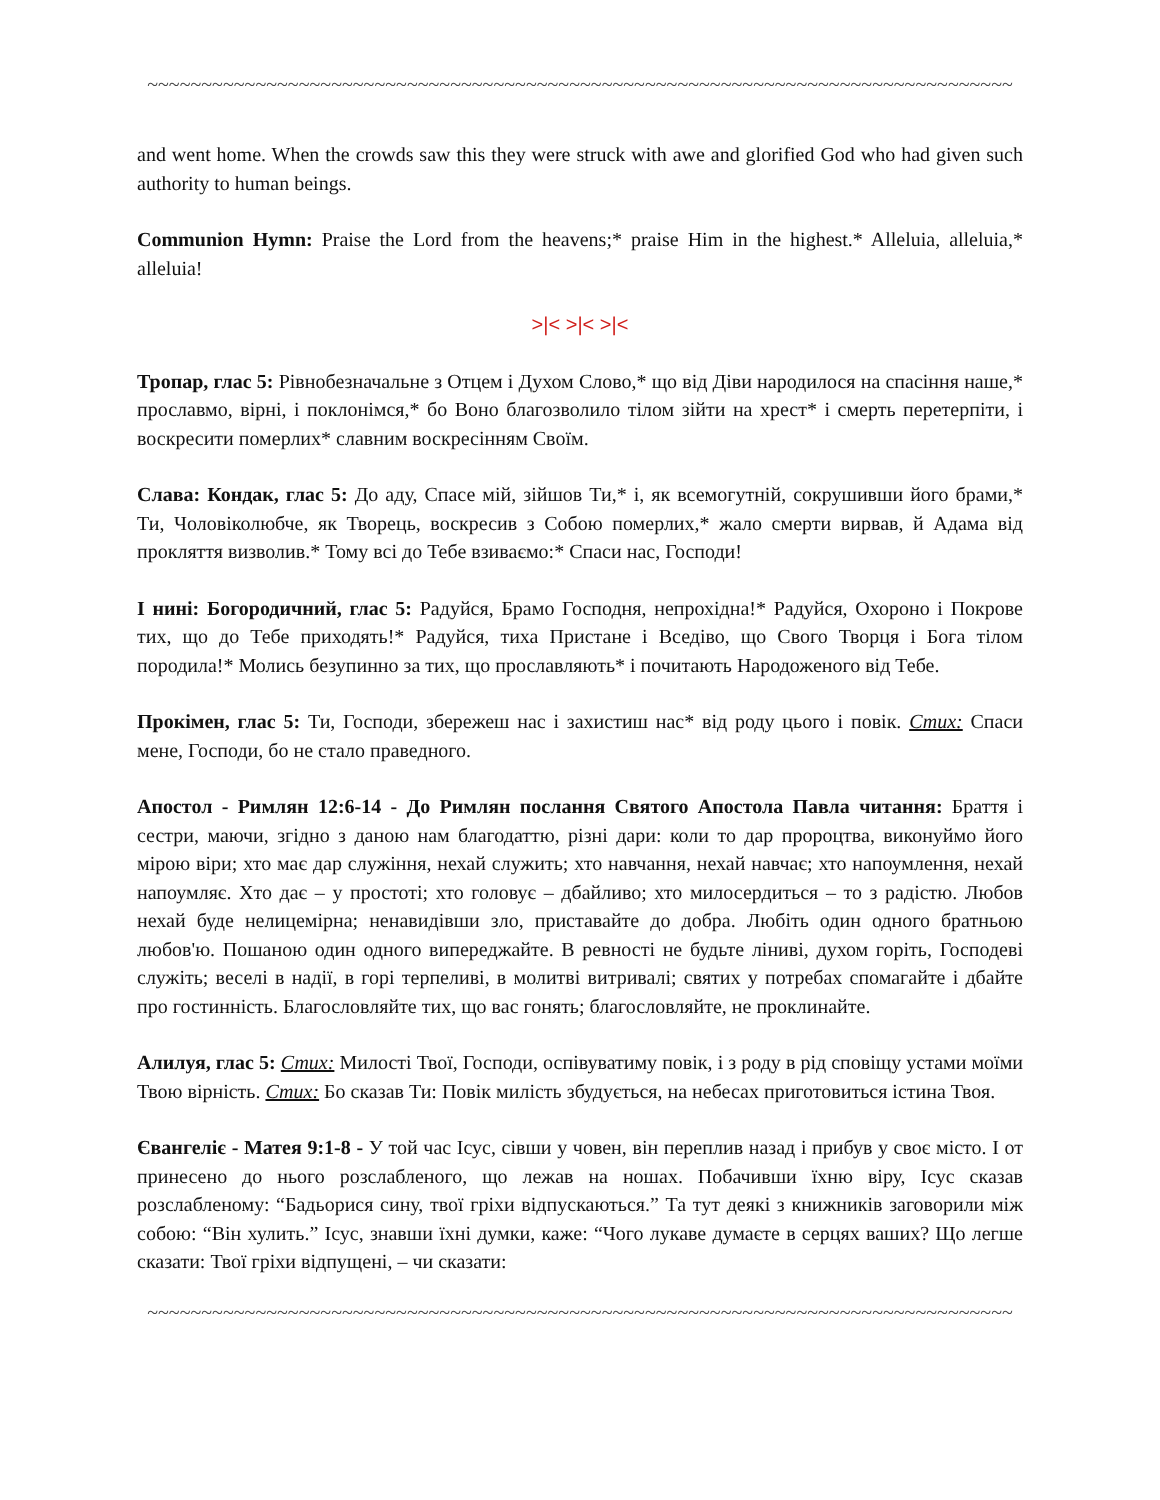~~~~~~~~~~~~~~~~~~~~~~~~~~~~~~~~~~~~~~~~~~~~~~~~~~~~~~~~~~~~~~~~~~~~~~~~~~~~~~~~
and went home. When the crowds saw this they were struck with awe and glorified God who had given such authority to human beings.
Communion Hymn: Praise the Lord from the heavens;* praise Him in the highest.* Alleluia, alleluia,* alleluia!
>|< >|< >|<
Тропар, глас 5: Рівнобезначальне з Отцем і Духом Слово,* що від Діви народилося на спасіння наше,* прославмо, вірні, і поклонімся,* бо Воно благозволило тілом зійти на хрест* і смерть перетерпіти, і воскресити померлих* славним воскресінням Своїм.
Слава: Кондак, глас 5: До аду, Спасе мій, зійшов Ти,* і, як всемогутній, сокрушивши його брами,* Ти, Чоловіколюбче, як Творець, воскресив з Собою померлих,* жало смерти вирвав, й Адама від прокляття визволив.* Тому всі до Тебе взиваємо:* Спаси нас, Господи!
І нині: Богородичний, глас 5: Радуйся, Брамо Господня, непрохідна!* Радуйся, Охороно і Покрове тих, що до Тебе приходять!* Радуйся, тиха Пристане і Вседіво, що Свого Творця і Бога тілом породила!* Молись безупинно за тих, що прославляють* і почитають Народоженого від Тебе.
Прокімен, глас 5: Ти, Господи, збережеш нас і захистиш нас* від роду цього і повік. Стих: Спаси мене, Господи, бо не стало праведного.
Апостол - Римлян 12:6-14 - До Римлян послання Святого Апостола Павла читання: Браття і сестри, маючи, згідно з даною нам благодаттю, різні дари: коли то дар пророцтва, виконуймо його мірою віри; хто має дар служіння, нехай служить; хто навчання, нехай навчає; хто напоумлення, нехай напоумляє. Хто дає – у простоті; хто головує – дбайливо; хто милосердиться – то з радістю. Любов нехай буде нелицемірна; ненавидівши зло, приставайте до добра. Любіть один одного братньою любов'ю. Пошаною один одного випереджайте. В ревності не будьте ліниві, духом горіть, Господеві служіть; веселі в надії, в горі терпеливі, в молитві витривалі; святих у потребах спомагайте і дбайте про гостинність. Благословляйте тих, що вас гонять; благословляйте, не проклинайте.
Алилуя, глас 5: Стих: Милості Твої, Господи, оспівуватиму повік, і з роду в рід сповіщу устами моїми Твою вірність. Стих: Бо сказав Ти: Повік милість збудується, на небесах приготовиться істина Твоя.
Євангеліє - Матея 9:1-8 - У той час Ісус, сівши у човен, він переплив назад і прибув у своє місто. І от принесено до нього розслабленого, що лежав на ношах. Побачивши їхню віру, Ісус сказав розслабленому: “Бадьорися сину, твої гріхи відпускаються.” Та тут деякі з книжників заговорили між собою: “Він хулить.” Ісус, знавши їхні думки, каже: “Чого лукаве думаєте в серцях ваших? Що легше сказати: Твої гріхи відпущені, – чи сказати:
~~~~~~~~~~~~~~~~~~~~~~~~~~~~~~~~~~~~~~~~~~~~~~~~~~~~~~~~~~~~~~~~~~~~~~~~~~~~~~~~